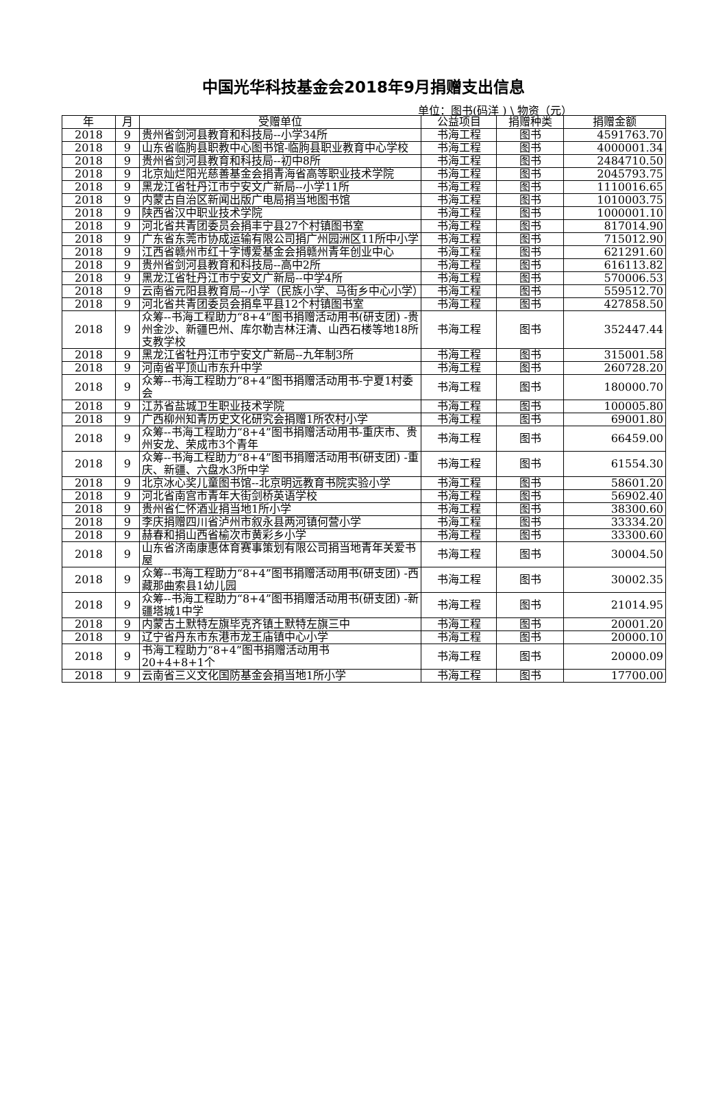中国光华科技基金会2018年9月捐赠支出信息
单位：图书(码洋 ) \ 物资（元）
| 年 | 月 | 受赠单位 | 公益项目 | 捐赠种类 | 捐赠金额 |
| --- | --- | --- | --- | --- | --- |
| 2018 | 9 | 贵州省剑河县教育和科技局--小学34所 | 书海工程 | 图书 | 4591763.70 |
| 2018 | 9 | 山东省临朐县职教中心图书馆-临朐县职业教育中心学校 | 书海工程 | 图书 | 4000001.34 |
| 2018 | 9 | 贵州省剑河县教育和科技局--初中8所 | 书海工程 | 图书 | 2484710.50 |
| 2018 | 9 | 北京灿烂阳光慈善基金会捐青海省高等职业技术学院 | 书海工程 | 图书 | 2045793.75 |
| 2018 | 9 | 黑龙江省牡丹江市宁安文广新局--小学11所 | 书海工程 | 图书 | 1110016.65 |
| 2018 | 9 | 内蒙古自治区新闻出版广电局捐当地图书馆 | 书海工程 | 图书 | 1010003.75 |
| 2018 | 9 | 陕西省汉中职业技术学院 | 书海工程 | 图书 | 1000001.10 |
| 2018 | 9 | 河北省共青团委员会捐丰宁县27个村镇图书室 | 书海工程 | 图书 | 817014.90 |
| 2018 | 9 | 广东省东莞市协成运输有限公司捐广州园洲区11所中小学 | 书海工程 | 图书 | 715012.90 |
| 2018 | 9 | 江西省赣州市红十字博爱基金会捐赣州青年创业中心 | 书海工程 | 图书 | 621291.60 |
| 2018 | 9 | 贵州省剑河县教育和科技局--高中2所 | 书海工程 | 图书 | 616113.82 |
| 2018 | 9 | 黑龙江省牡丹江市宁安文广新局--中学4所 | 书海工程 | 图书 | 570006.53 |
| 2018 | 9 | 云南省元阳县教育局--小学（民族小学、马街乡中心小学） | 书海工程 | 图书 | 559512.70 |
| 2018 | 9 | 河北省共青团委员会捐阜平县12个村镇图书室 | 书海工程 | 图书 | 427858.50 |
| 2018 | 9 | 众筹--书海工程助力“8+4”图书捐赠活动用书(研支团) -贵州金沙、新疆巴州、库尔勒吉林汪清、山西石楼等地18所支教学校 | 书海工程 | 图书 | 352447.44 |
| 2018 | 9 | 黑龙江省牡丹江市宁安文广新局--九年制3所 | 书海工程 | 图书 | 315001.58 |
| 2018 | 9 | 河南省平顶山市东升中学 | 书海工程 | 图书 | 260728.20 |
| 2018 | 9 | 众筹--书海工程助力“8+4”图书捐赠活动用书-宁夏1村委会 | 书海工程 | 图书 | 180000.70 |
| 2018 | 9 | 江苏省盐城卫生职业技术学院 | 书海工程 | 图书 | 100005.80 |
| 2018 | 9 | 广西柳州知青历史文化研究会捐赠1所农村小学 | 书海工程 | 图书 | 69001.80 |
| 2018 | 9 | 众筹--书海工程助力“8+4”图书捐赠活动用书-重庆市、贵州安龙、荣成市3个青年 | 书海工程 | 图书 | 66459.00 |
| 2018 | 9 | 众筹--书海工程助力“8+4”图书捐赠活动用书(研支团) -重庆、新疆、六盘水3所中学 | 书海工程 | 图书 | 61554.30 |
| 2018 | 9 | 北京冰心奖儿童图书馆--北京明远教育书院实验小学 | 书海工程 | 图书 | 58601.20 |
| 2018 | 9 | 河北省南宫市青年大街剑桥英语学校 | 书海工程 | 图书 | 56902.40 |
| 2018 | 9 | 贵州省仁怀酒业捐当地1所小学 | 书海工程 | 图书 | 38300.60 |
| 2018 | 9 | 李庆捐赠四川省泸州市叙永县两河镇何营小学 | 书海工程 | 图书 | 33334.20 |
| 2018 | 9 | 赫春和捐山西省榆次市黄彩乡小学 | 书海工程 | 图书 | 33300.60 |
| 2018 | 9 | 山东省济南康惠体育赛事策划有限公司捐当地青年关爱书屋 | 书海工程 | 图书 | 30004.50 |
| 2018 | 9 | 众筹--书海工程助力“8+4”图书捐赠活动用书(研支团) -西藏那曲索县1幼儿园 | 书海工程 | 图书 | 30002.35 |
| 2018 | 9 | 众筹--书海工程助力“8+4”图书捐赠活动用书(研支团) -新疆塔城1中学 | 书海工程 | 图书 | 21014.95 |
| 2018 | 9 | 内蒙古土默特左旗毕克齐镇土默特左旗三中 | 书海工程 | 图书 | 20001.20 |
| 2018 | 9 | 辽宁省丹东市东港市龙王庙镇中心小学 | 书海工程 | 图书 | 20000.10 |
| 2018 | 9 | 书海工程助力“8+4”图书捐赠活动用书 20+4+8+1个 | 书海工程 | 图书 | 20000.09 |
| 2018 | 9 | 云南省三义文化国防基金会捐当地1所小学 | 书海工程 | 图书 | 17700.00 |